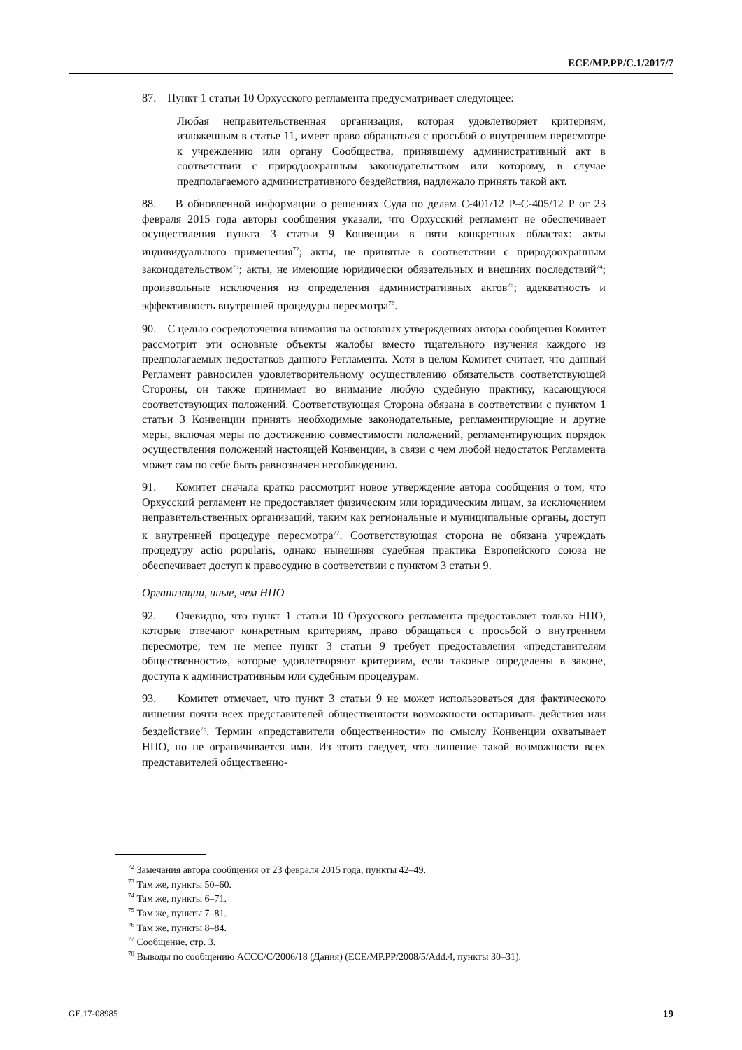ECE/MP.PP/C.1/2017/7
87. Пункт 1 статьи 10 Орхусского регламента предусматривает следующее:
Любая неправительственная организация, которая удовлетворяет критериям, изложенным в статье 11, имеет право обращаться с просьбой о внутреннем пересмотре к учреждению или органу Сообщества, принявшему административный акт в соответствии с природоохранным законодательством или которому, в случае предполагаемого административного бездействия, надлежало принять такой акт.
88. В обновленной информации о решениях Суда по делам C-401/12 P–C-405/12 P от 23 февраля 2015 года авторы сообщения указали, что Орхусский регламент не обеспечивает осуществления пункта 3 статьи 9 Конвенции в пяти конкретных областях: акты индивидуального применения<sup>72</sup>; акты, не принятые в соответствии с природоохранным законодательством<sup>73</sup>; акты, не имеющие юридически обязательных и внешних последствий<sup>74</sup>; произвольные исключения из определения административных актов<sup>75</sup>; адекватность и эффективность внутренней процедуры пересмотра<sup>76</sup>.
90. С целью сосредоточения внимания на основных утверждениях автора сообщения Комитет рассмотрит эти основные объекты жалобы вместо тщательного изучения каждого из предполагаемых недостатков данного Регламента. Хотя в целом Комитет считает, что данный Регламент равносилен удовлетворительному осуществлению обязательств соответствующей Стороны, он также принимает во внимание любую судебную практику, касающуюся соответствующих положений. Соответствующая Сторона обязана в соответствии с пунктом 1 статьи 3 Конвенции принять необходимые законодательные, регламентирующие и другие меры, включая меры по достижению совместимости положений, регламентирующих порядок осуществления положений настоящей Конвенции, в связи с чем любой недостаток Регламента может сам по себе быть равнозначен несоблюдению.
91. Комитет сначала кратко рассмотрит новое утверждение автора сообщения о том, что Орхусский регламент не предоставляет физическим или юридическим лицам, за исключением неправительственных организаций, таким как региональные и муниципальные органы, доступ к внутренней процедуре пересмотра<sup>77</sup>. Соответствующая сторона не обязана учреждать процедуру actio popularis, однако нынешняя судебная практика Европейского союза не обеспечивает доступ к правосудию в соответствии с пунктом 3 статьи 9.
Организации, иные, чем НПО
92. Очевидно, что пункт 1 статьи 10 Орхусского регламента предоставляет только НПО, которые отвечают конкретным критериям, право обращаться с просьбой о внутреннем пересмотре; тем не менее пункт 3 статьи 9 требует предоставления «представителям общественности», которые удовлетворяют критериям, если таковые определены в законе, доступа к административным или судебным процедурам.
93. Комитет отмечает, что пункт 3 статьи 9 не может использоваться для фактического лишения почти всех представителей общественности возможности оспаривать действия или бездействие<sup>78</sup>. Термин «представители общественности» по смыслу Конвенции охватывает НПО, но не ограничивается ими. Из этого следует, что лишение такой возможности всех представителей общественно-
<sup>72</sup> Замечания автора сообщения от 23 февраля 2015 года, пункты 42–49.
<sup>73</sup> Там же, пункты 50–60.
<sup>74</sup> Там же, пункты 6–71.
<sup>75</sup> Там же, пункты 7–81.
<sup>76</sup> Там же, пункты 8–84.
<sup>77</sup> Сообщение, стр. 3.
<sup>78</sup> Выводы по сообщению ACCC/C/2006/18 (Дания) (ECE/MP.PP/2008/5/Add.4, пункты 30–31).
GE.17-08985 19